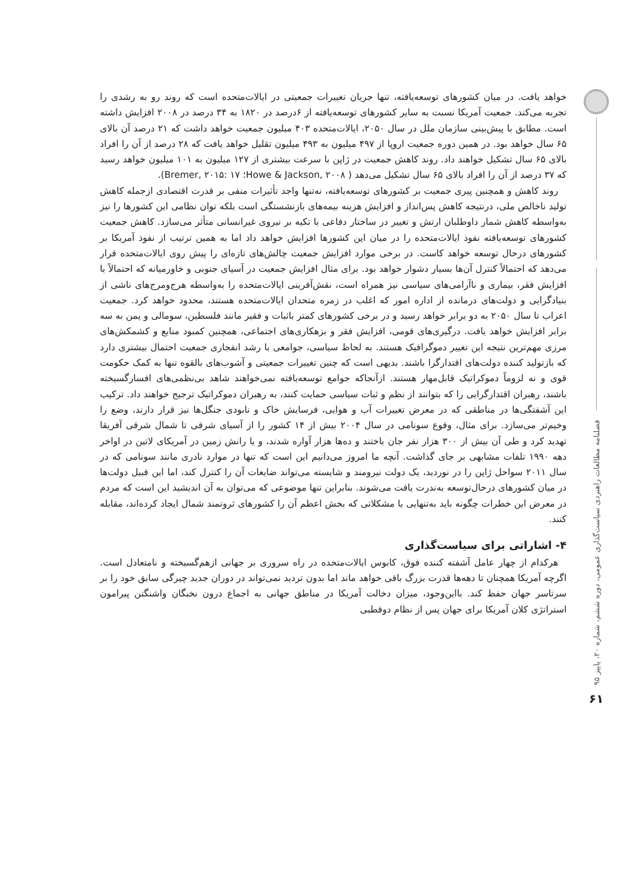فصلنامه مطالعات راهبردی سیاست‌گذاری عمومی، دوره ششم، شماره ۲۰، پاییز ۹۵
۶۱
خواهد یافت. در میان کشورهای توسعه‌یافته، تنها جریان تغییرات جمعیتی در ایالات‌متحده است که روند رو به رشدی را تجربه می‌کند. جمعیت آمریکا نسبت به سایر کشورهای توسعه‌یافته از ۶درصد در ۱۸۲۰ به ۳۴ درصد در ۲۰۰۸ افزایش داشته است. مطابق با پیش‌بینی سازمان ملل در سال ۲۰۵۰، ایالات‌متحده ۴۰۳ میلیون جمعیت خواهد داشت که ۲۱ درصد آن بالای ۶۵ سال خواهد بود. در همین دوره جمعیت اروپا از ۴۹۷ میلیون به ۴۹۳ میلیون تقلیل خواهد یافت که ۲۸ درصد از آن را افراد بالای ۶۵ سال تشکیل خواهند داد. روند کاهش جمعیت در ژاپن با سرعت بیشتری از ۱۲۷ میلیون به ۱۰۱ میلیون خواهد رسید که ۳۷ درصد از آن را افراد بالای ۶۵ سال تشکیل می‌دهد ( Howe & Jackson, ۲۰۰۸؛ Bremer, ۲۰۱۵: ۱۷).
روند کاهش و همچنین پیری جمعیت بر کشورهای توسعه‌یافته، نه‌تنها واجد تأثیرات منفی بر قدرت اقتصادی ازجمله کاهش تولید ناخالص ملی، درنتیجه کاهش پس‌انداز و افزایش هزینه بیمه‌های بازنشستگی است بلکه توان نظامی این کشورها را نیز به‌واسطه کاهش شمار داوطلبان ارتش و تغییر در ساختار دفاعی با تکیه بر نیروی غیرانسانی متأثر می‌سازد. کاهش جمعیت کشورهای توسعه‌یافته نفوذ ایالات‌متحده را در میان این کشورها افزایش خواهد داد اما به همین ترتیب از نفوذ آمریکا بر کشورهای درحال توسعه خواهد کاست. در برخی موارد افزایش جمعیت چالش‌های تازه‌ای را پیش روی ایالات‌متحده قرار می‌دهد که احتمالاً کنترل آن‌ها بسیار دشوار خواهد بود. برای مثال افزایش جمعیت در آسیای جنوبی و خاورمیانه که احتمالاً با افزایش فقر، بیماری و ناآرامی‌های سیاسی نیز همراه است، نقش‌آفرینی ایالات‌متحده را به‌واسطه هرج‌ومرج‌های ناشی از بنیادگرایی و دولت‌های درمانده از اداره امور که اغلب در زمره متحدان ایالات‌متحده هستند، محدود خواهد کرد. جمعیت اعراب تا سال ۲۰۵۰ به دو برابر خواهد رسید و در برخی کشورهای کمتر باثبات و فقیر مانند فلسطین، سومالی و یمن به سه برابر افزایش خواهد یافت. درگیری‌های قومی، افزایش فقر و بزهکاری‌های اجتماعی، همچنین کمبود منابع و کشمکش‌های مرزی مهم‌ترین نتیجه این تغییر دموگرافیک هستند. به لحاظ سیاسی، جوامعی با رشد انفجاری جمعیت احتمال بیشتری دارد که بازتولید کننده دولت‌های اقتدارگرا باشند. بدیهی است که چنین تغییرات جمعیتی و آشوب‌های بالقوه تنها به کمک حکومت قوی و نه لزوماً دموکراتیک قابل‌مهار هستند. ازآنجاکه جوامع توسعه‌یافته نمی‌خواهند شاهد بی‌نظمی‌های افسارگسیخته باشند، رهبران اقتدارگرایی را که بتوانند از نظم و ثبات سیاسی حمایت کنند، به رهبران دموکراتیک ترجیح خواهند داد. ترکیب این آشفتگی‌ها در مناطقی که در معرض تغییرات آب و هوایی، فرسایش خاک و نابودی جنگل‌ها نیز قرار دارند، وضع را وخیم‌تر می‌سازد. برای مثال، وقوع سونامی در سال ۲۰۰۴ بیش از ۱۴ کشور را از آسیای شرقی تا شمال شرقی آفریقا تهدید کرد و طی آن بیش از ۳۰۰ هزار نفر جان باختند و ده‌ها هزار آواره شدند، و یا رانش زمین در آمریکای لاتین در اواخر دهه ۱۹۹۰ تلفات مشابهی بر جای گذاشت. آنچه ما امروز می‌دانیم این است که تنها در موارد نادری مانند سونامی که در سال ۲۰۱۱ سواحل ژاپن را در نوردید، یک دولت نیرومند و شایسته می‌تواند ضایعات آن را کنترل کند، اما این قبیل دولت‌ها در میان کشورهای درحال‌توسعه به‌ندرت یافت می‌شوند. بنابراین تنها موضوعی که می‌توان به آن اندیشید این است که مردم در معرض این خطرات چگونه باید به‌تنهایی با مشکلاتی که بخش اعظم آن را کشورهای ثروتمند شمال ایجاد کرده‌اند، مقابله کنند.
۴- اشاراتی برای سیاست‌گذاری
هرکدام از چهار عامل آشفته کننده فوق، کابوس ایالات‌متحده در راه سروری بر جهانی ازهم‌گسیخته و نامتعادل است. اگرچه آمریکا همچنان تا دهه‌ها قدرت بزرگ باقی خواهد ماند اما بدون تردید نمی‌تواند در دوران جدید چیرگی سابق خود را بر سرتاسر جهان حفظ کند. بااین‌وجود، میزان دخالت آمریکا در مناطق جهانی به اجماع درون نخبگان واشنگتن پیرامون استراتژی کلان آمریکا برای جهان پس از نظام دوقطبی